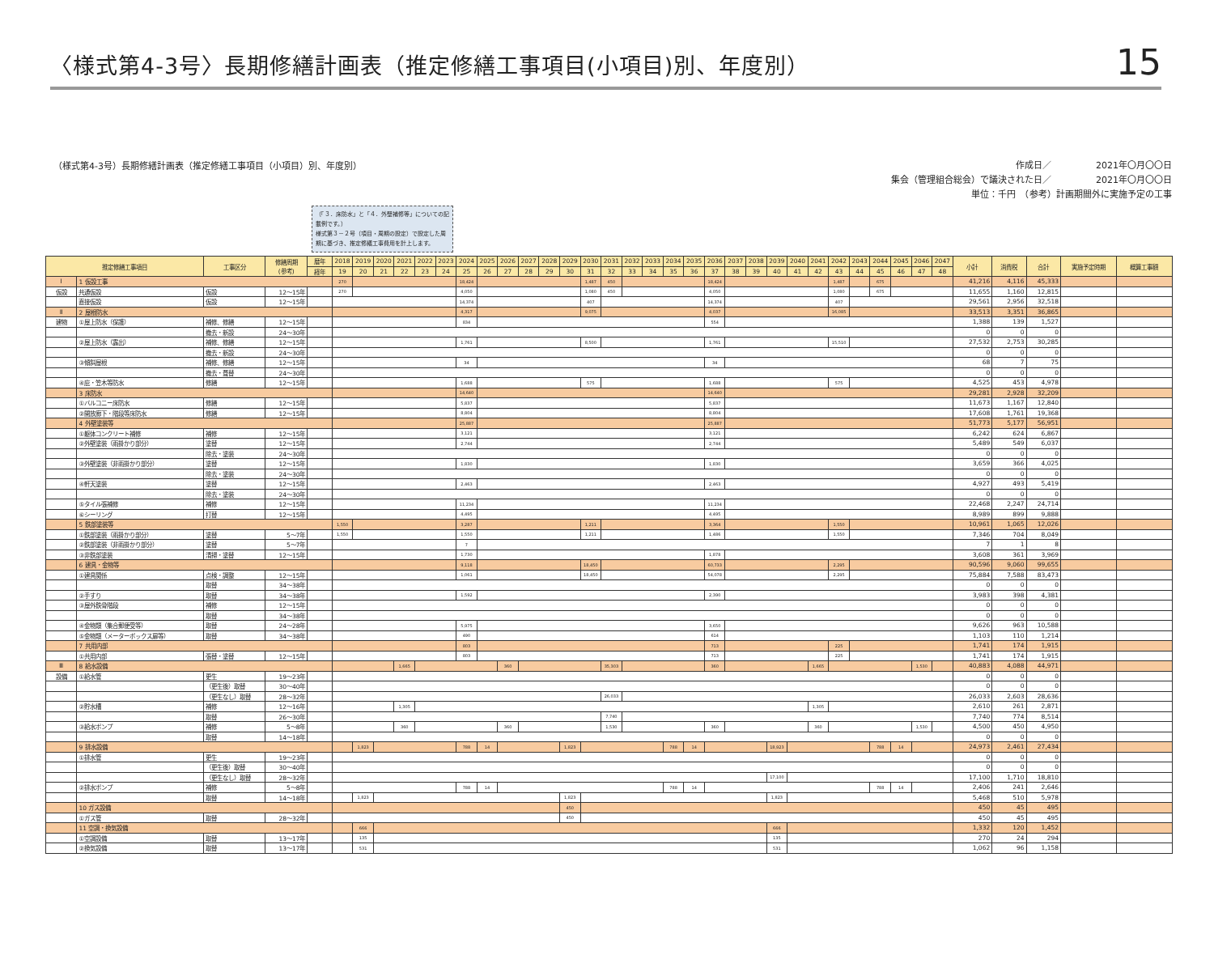〈様式第4-3号〉長期修繕計画表（推定修繕工事項目(小項目)別、年度別）
15
（様式第4-3号）長期修繕計画表（推定修繕工事項目（小項目）別、年度別）
作成日／　　　　　2021年〇月〇〇日
集会（管理組合総会）で議決された日／　　　　　2021年〇月〇〇日
単位：千円　（参考）計画期間外に実施予定の工事
（「３．床防水」と「４．外壁補修等」についての記載例です。）
様式第３－２号（項目・周期の設定）で設定した周期に基づき、推定修繕工事費用を計上します。
| 推定修繕工事項目 | | 工事区分 | 修繕周期 (参考) | 暦年 | 2018 | 2019 | 2020 | 2021 | 2022 | 2023 | 2024 | 2025 | 2026 | 2027 | 2028 | 2029 | 2030 | 2031 | 2032 | 2033 | 2034 | 2035 | 2036 | 2037 | 2038 | 2039 | 2040 | 2041 | 2042 | 2043 | 2044 | 2045 | 2046 | 2047 | 小計 | 消費税 | 合計 | 実施予定時期 | 概算工事額 |
| --- | --- | --- | --- | --- | --- | --- | --- | --- | --- | --- | --- | --- | --- | --- | --- | --- | --- | --- | --- | --- | --- | --- | --- | --- | --- | --- | --- | --- | --- | --- | --- | --- | --- | --- | --- | --- | --- | --- | --- |
| | | | | 経年 | 19 | 20 | 21 | 22 | 23 | 24 | 25 | 26 | 27 | 28 | 29 | 30 | 31 | 32 | 33 | 34 | 35 | 36 | 37 | 38 | 39 | 40 | 41 | 42 | 43 | 44 | 45 | 46 | 47 | 48 | | | | | |
| Ⅰ | 1 仮設工事 | | | | 270 | | | | | | 18,424 | | | | | | 1,487 | 450 | | | | | 18,424 | | | | | | 1,487 | | 675 | | | | 41,216 | 4,116 | 45,333 | | |
| 仮設 | 共通仮設 | 仮設 | 12～15年 | | 270 | | | | | | 4,050 | | | | | | 1,080 | 450 | | | | | 4,050 | | | | | | 1,080 | | 675 | | | | 11,655 | 1,160 | 12,815 | | |
| | 直接仮設 | 仮設 | 12～15年 | | | | | | | | 14,374 | | | | | | 407 | | | | | | 14,374 | | | | | | 407 | | | | | | 29,561 | 2,956 | 32,518 | | |
| Ⅱ | 2 屋根防水 | | | | | | | | | | 4,317 | | | | | | 9,075 | | | | | | 4,037 | | | | | | 16,085 | | | | | | 33,513 | 3,351 | 36,865 | | |
| 建物 | ①屋上防水（保護） | 補修、修繕 | 12～15年 | | | | | | | | 834 | | | | | | | | | | | | 554 | | | | | | | | | | | | 1,388 | 139 | 1,527 | | |
| | | 撤去・新設 | 24～30年 | | | | | | | | | | | | | | | | | | | | | | | | | | | | | | | | 0 | 0 | 0 | | |
| | ②屋上防水（露出） | 補修、修繕 | 12～15年 | | | | | | | | 1,761 | | | | | | 8,500 | | | | | | 1,761 | | | | | | 15,510 | | | | | | 27,532 | 2,753 | 30,285 | | |
| | | 撤去・新設 | 24～30年 | | | | | | | | | | | | | | | | | | | | | | | | | | | | | | | | 0 | 0 | 0 | | |
| | ③傾斜屋根 | 補修、修繕 | 12～15年 | | | | | | | | 34 | | | | | | | | | | | | 34 | | | | | | | | | | | | 68 | 7 | 75 | | |
| | | 撤去・葺替 | 24～30年 | | | | | | | | | | | | | | | | | | | | | | | | | | | | | | | | 0 | 0 | 0 | | |
| | ④庇・笠木等防水 | 修繕 | 12～15年 | | | | | | | | 1,688 | | | | | | 575 | | | | | | 1,688 | | | | | | 575 | | | | | | 4,525 | 453 | 4,978 | | |
| | 3 床防水 | | | | | | | | | | 14,640 | | | | | | | | | | | | 14,640 | | | | | | | | | | | | 29,281 | 2,928 | 32,209 | | |
| | ①バルコニー床防水 | 修繕 | 12～15年 | | | | | | | | 5,837 | | | | | | | | | | | | 5,837 | | | | | | | | | | | | 11,673 | 1,167 | 12,840 | | |
| | ②開放廊下・階段等床防水 | 修繕 | 12～15年 | | | | | | | | 8,804 | | | | | | | | | | | | 8,804 | | | | | | | | | | | | 17,608 | 1,761 | 19,368 | | |
| | 4 外壁塗装等 | | | | | | | | | | 25,887 | | | | | | | | | | | | 25,887 | | | | | | | | | | | | 51,773 | 5,177 | 56,951 | | |
| | ①躯体コンクリート補修 | 補修 | 12～15年 | | | | | | | | 3,121 | | | | | | | | | | | | 3,121 | | | | | | | | | | | | 6,242 | 624 | 6,867 | | |
| | ②外壁塗装（雨掛かり部分） | 塗替 | 12～15年 | | | | | | | | 2,744 | | | | | | | | | | | | 2,744 | | | | | | | | | | | | 5,489 | 549 | 6,037 | | |
| | | 除去・塗装 | 24～30年 | | | | | | | | | | | | | | | | | | | | | | | | | | | | | | | | 0 | 0 | 0 | | |
| | ③外壁塗装（非雨掛かり部分） | 塗替 | 12～15年 | | | | | | | | 1,830 | | | | | | | | | | | | 1,830 | | | | | | | | | | | | 3,659 | 366 | 4,025 | | |
| | | 除去・塗装 | 24～30年 | | | | | | | | | | | | | | | | | | | | | | | | | | | | | | | | 0 | 0 | 0 | | |
| | ④軒天塗装 | 塗替 | 12～15年 | | | | | | | | 2,463 | | | | | | | | | | | | 2,463 | | | | | | | | | | | | 4,927 | 493 | 5,419 | | |
| | | 除去・塗装 | 24～30年 | | | | | | | | | | | | | | | | | | | | | | | | | | | | | | | | 0 | 0 | 0 | | |
| | ⑤タイル張補修 | 補修 | 12～15年 | | | | | | | | 11,234 | | | | | | | | | | | | 11,234 | | | | | | | | | | | | 22,468 | 2,247 | 24,714 | | |
| | ⑥シーリング | 打替 | 12～15年 | | | | | | | | 4,495 | | | | | | | | | | | | 4,495 | | | | | | | | | | | | 8,989 | 899 | 9,888 | | |
| | 5 鉄部塗装等 | | | | 1,550 | | | | | | 3,287 | | | | | | 1,211 | | | | | | 3,364 | | | | | | 1,550 | | | | | | 10,961 | 1,065 | 12,026 | | |
| | ①鉄部塗装（雨掛かり部分） | 塗替 | 5～7年 | | 1,550 | | | | | | 1,550 | | | | | | 1,211 | | | | | | 1,486 | | | | | | 1,550 | | | | | | 7,346 | 704 | 8,049 | | |
| | ②鉄部塗装（非雨掛かり部分） | 塗替 | 5～7年 | | | | | | | | 7 | | | | | | | | | | | | | | | | | | | | | | | | 7 | 1 | 8 | | |
| | ③非鉄部塗装 | 清掃・塗替 | 12～15年 | | | | | | | | 1,730 | | | | | | | | | | | | 1,878 | | | | | | | | | | | | 3,608 | 361 | 3,969 | | |
| | 6 建具・金物等 | | | | | | | | | | 9,118 | | | | | | 18,450 | | | | | | 60,733 | | | | | | 2,295 | | | | | | 90,596 | 9,060 | 99,655 | | |
| | ①建具関係 | 点検・調整 | 12～15年 | | | | | | | | 1,061 | | | | | | 18,450 | | | | | | 54,078 | | | | | | 2,295 | | | | | | 75,884 | 7,588 | 83,473 | | |
| | | 取替 | 34～38年 | | | | | | | | | | | | | | | | | | | | | | | | | | | | | | | | 0 | 0 | 0 | | |
| | ②手すり | 取替 | 34～38年 | | | | | | | | 1,592 | | | | | | | | | | | | 2,390 | | | | | | | | | | | | 3,983 | 398 | 4,381 | | |
| | ③屋外鉄骨階段 | 補修 | 12～15年 | | | | | | | | | | | | | | | | | | | | | | | | | | | | | | | | 0 | 0 | 0 | | |
| | | 取替 | 34～38年 | | | | | | | | | | | | | | | | | | | | | | | | | | | | | | | | 0 | 0 | 0 | | |
| | ④金物類（集合郵便受等） | 取替 | 24～28年 | | | | | | | | 5,975 | | | | | | | | | | | | 3,650 | | | | | | | | | | | | 9,626 | 963 | 10,588 | | |
| | ⑤金物類（メーターボックス扉等） | 取替 | 34～38年 | | | | | | | | 490 | | | | | | | | | | | | 614 | | | | | | | | | | | | 1,103 | 110 | 1,214 | | |
| | 7 共用内部 | | | | | | | | | | 803 | | | | | | | | | | | | 713 | | | | | | 225 | | | | | | 1,741 | 174 | 1,915 | | |
| | ①共用内部 | 張替・塗替 | 12～15年 | | | | | | | | 803 | | | | | | | | | | | | 713 | | | | | | 225 | | | | | | 1,741 | 174 | 1,915 | | |
| Ⅲ | 8 給水設備 | | | | | | | 1,665 | | | | | 360 | | | | | 35,303 | | | | | 360 | | | | | 1,665 | | | | | 1,530 | | 40,883 | 4,088 | 44,971 | | |
| 設備 | ①給水管 | 更生 | 19～23年 | | | | | | | | | | | | | | | | | | | | | | | | | | | | | | | | 0 | 0 | 0 | | |
| | | （更生後）取替 | 30～40年 | | | | | | | | | | | | | | | | | | | | | | | | | | | | | | | | 0 | 0 | 0 | | |
| | | （更生なし）取替 | 28～32年 | | | | | | | | | | | | | | | 26,033 | | | | | | | | | | | | | | | | | 26,033 | 2,603 | 28,636 | | |
| | ②貯水槽 | 補修 | 12～16年 | | | | | 1,305 | | | | | | | | | | | | | | | | | | | | 1,305 | | | | | | | 2,610 | 261 | 2,871 | | |
| | | 取替 | 26～30年 | | | | | | | | | | | | | | | 7,740 | | | | | | | | | | | | | | | | | 7,740 | 774 | 8,514 | | |
| | ③給水ポンプ | 補修 | 5～8年 | | | | | 360 | | | | | 360 | | | | | 1,530 | | | | | 360 | | | | | 360 | | | | | 1,530 | | 4,500 | 450 | 4,950 | | |
| | | 取替 | 14～18年 | | | | | | | | | | | | | | | | | | | | | | | | | | | | | | | | 0 | 0 | 0 | | |
| | 9 排水設備 | | | | | 1,823 | | | | | 788 | 14 | | | | 1,823 | | | | | 788 | 14 | | | | 18,923 | | | | | 788 | 14 | | | 24,973 | 2,461 | 27,434 | | |
| | ①排水管 | 更生 | 19～23年 | | | | | | | | | | | | | | | | | | | | | | | | | | | | | | | | 0 | 0 | 0 | | |
| | | （更生後）取替 | 30～40年 | | | | | | | | | | | | | | | | | | | | | | | | | | | | | | | | 0 | 0 | 0 | | |
| | | （更生なし）取替 | 28～32年 | | | | | | | | | | | | | | | | | | | | | | | 17,100 | | | | | | | | | 17,100 | 1,710 | 18,810 | | |
| | ②排水ポンプ | 補修 | 5～8年 | | | | | | | | 788 | 14 | | | | | | | | | 788 | 14 | | | | | | | | | 788 | 14 | | | 2,406 | 241 | 2,646 | | |
| | | 取替 | 14～18年 | | | 1,823 | | | | | | | | | | 1,823 | | | | | | | | | | 1,823 | | | | | | | | | 5,468 | 510 | 5,978 | | |
| | 10 ガス設備 | | | | | | | | | | | | | | | 450 | | | | | | | | | | | | | | | | | | | 450 | 45 | 495 | | |
| | ①ガス管 | 取替 | 28～32年 | | | | | | | | | | | | | 450 | | | | | | | | | | | | | | | | | | | 450 | 45 | 495 | | |
| | 11 空調・換気設備 | | | | | 666 | | | | | | | | | | | | | | | | | | | | 666 | | | | | | | | | 1,332 | 120 | 1,452 | | |
| | ①空調設備 | 取替 | 13～17年 | | | 135 | | | | | | | | | | | | | | | | | | | | 135 | | | | | | | | | 270 | 24 | 294 | | |
| | ②換気設備 | 取替 | 13～17年 | | | 531 | | | | | | | | | | | | | | | | | | | | 531 | | | | | | | | | 1,062 | 96 | 1,158 | | |